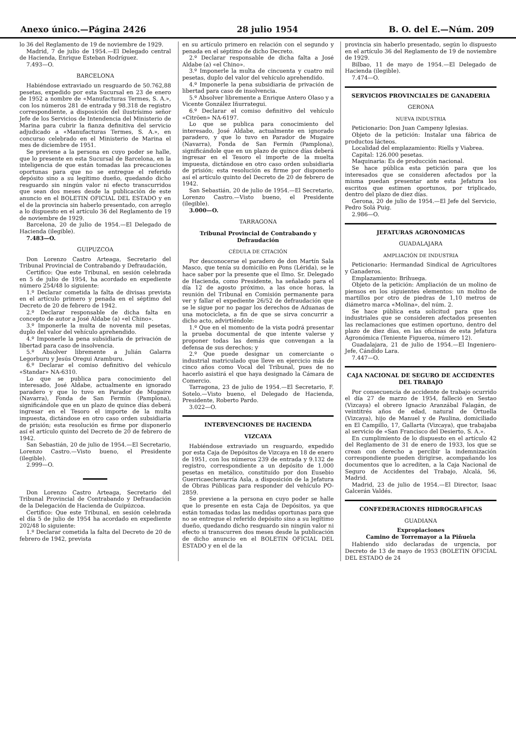Anexo único.—Página 2426 28 julio 1954 B. O. del E.—Núm. 209
lo 36 del Reglamento de 19 de noviembre de 1929.
Madrid, 7 de julio de 1954.—El Delegado central de Hacienda, Enrique Esteban Rodríguez.
7.493—O.
BARCELONA
Habiéndose extraviado un resguardo de 50.762,88 pesetas, expedido por esta Sucursal en 23 de enero de 1952 a nombre de «Manufacturas Termes, S. A.», con los números 281 de entrada y 98.318 de registro correspondiente, a disposición del ilustrísimo señor Jefe de los Servicios de Intendencia del Ministerio de Marina para cubrir la fianza definitiva del servicio adjudicado a «Manufacturas Termes, S. A.», en concurso celebrado en el Ministerio de Marina el mes de diciembre de 1951.
Se previene a la persona en cuyo poder se halle, que lo presente en esta Sucursal de Barcelona, en la inteligencia de que están tomadas las precauciones oportunas para que no se entregue el referido depósito sino a su legítimo dueño, quedando dicho resguardo sin ningún valor ni efecto transcurridos que sean dos meses desde la publicación de este anuncio en el BOLETIN OFICIAL DEL ESTADO y en el de la provincia sin haberlo presentado, con arreglo a lo dispuesto en el artículo 36 del Reglamento de 19 de noviembre de 1929.
Barcelona, 20 de julio de 1954.—El Delegado de Hacienda (ilegible).
7.483—O.
GUIPUZCOA
Don Lorenzo Castro Arteaga, Secretario del Tribunal Provincial de Contrabando y Defraudación,
Certifico: Que este Tribunal, en sesión celebrada en 5 de julio de 1954, ha acordado en expediente número 254/48 lo siguiente:
1.º Declarar cometida la falta de divisas prevista en el artículo primero y penada en el séptimo del Decreto de 20 de febrero de 1942.
2.º Declarar responsable de dicha falta en concepto de autor a José Aldabe (a) «el Chino».
3.º Imponerle la multa de noventa mil pesetas, duplo del valor del vehículo aprehendido.
4.º Imponerle la pena subsidiaria de privación de libertad para caso de insolvencia.
5.º Absolver libremente a Julián Galarra Legorburu y Jesús Oregui Aramburu.
6.º Declarar el comiso definitivo del vehículo «Standar» NA-6310.
Lo que se publica para conocimiento del interesado, José Aldabe, actualmente en ignorado paradero y que lo tuvo en Parador de Mugaire (Navarra), Fonda de San Fermín (Pamplona), significándole que en un plazo de quince días deberá ingresar en el Tesoro el importe de la multa impuesta, dictándose en otro caso orden subsidiaria de prisión; esta resolución es firme por disponerlo así el artículo quinto del Decreto de 20 de febrero de 1942.
San Sebastián, 20 de julio de 1954.—El Secretario, Lorenzo Castro.—Visto bueno, el Presidente (ilegible).
2.999—O.
Don Lorenzo Castro Arteaga, Secretario del Tribunal Provincial de Contrabando y Defraudación de la Delegación de Hacienda de Guipúzcoa.
Certifico: Que este Tribunal, en sesión celebrada el día 5 de julio de 1954 ha acordado en expediente 202/48 lo siguiente:
1.º Declarar cometida la falta del Decreto de 20 de febrero de 1942, prevista
en su artículo primero en relación con el segundo y penada en el séptimo de dicho Decreto.
2.º Declarar responsable de dicha falta a José Aldabe (a) «el Chino».
3.º Imponerle la multa de cincuenta y cuatro mil pesetas, duplo del valor del vehículo aprehendido.
4.º Imponerle la pena subsidiaria de privación de libertad para caso de insolvencia.
5.º Absolver libremente a Enrique Antero Olaso y a Vicente González Iñurrategui.
6.º Declarar el comiso definitivo del vehículo «Citröen» NA-6197.
Lo que se publica para conocimiento del interesado, José Aldabe, actualmente en ignorado paradero, y que lo tuvo en Parador de Mugaire (Navarra), Fonda de San Fermín (Pamplona), significándole que en un plazo de quince días deberá ingresar en el Tesoro el importe de la muelta impuesta, dictándose en otro caso orden subsidiaria de prisión; esta resolución es firme por disponerlo así el artículo quinto del Decreto de 20 de febrero de 1942.
San Sebastián, 20 de julio de 1954.—El Secretario, Lorenzo Castro.—Visto bueno, el Presidente (ilegible).
3.000—O.
TARRAGONA
Tribunal Provincial de Contrabando y Defraudación
CÉDULA DE CITACIÓN
Por desconocerse el paradero de don Martín Sala Masco, que tenía su domicilio en Pons (Lérida), se le hace saber por la presente que el Ilmo. Sr. Delegado de Hacienda, como Presidente, ha señalado para el día 12 de agosto próximo, a las once horas, la reunión del Tribunal en Comisión permanente para ver y fallar el expediente 26/52 de defraudación que se le sigue por no pagar los derechos de Aduanas de una motocicleta, a fin de que se sirva concurrir a dicho acto, advirtiéndole:
1.º Que en el momento de la vista podrá presentar la prueba documental de que intente valerse y proponer todas las demás que convengan a la defensa de sus derechos; y
2.º Que puede designar un comerciante o industrial matriculado que lleve en ejercicio más de cinco años como Vocal del Tribunal, pues de no hacerlo asistirá el que haya designado la Cámara de Comercio.
Tarragona, 23 de julio de 1954.—El Secretario, F. Sotelo.—Visto bueno, el Delegado de Hacienda, Presidente, Roberto Pardo.
3.022—O.
INTERVENCIONES DE HACIENDA
VIZCAYA
Habiéndose extraviado un resguardo, expedido por esta Caja de Depósitos de Vizcaya en 18 de enero de 1951, con los números 239 de entrada y 9.132 de registro, correspondiente a un depósito de 1.000 pesetas en metálico, constituído por don Eusebio Guerricaechevarría Asla, a disposición de la Jefatura de Obras Públicas para responder del vehículo PO-2859.
Se previene a la persona en cuyo poder se halle que lo presente en esta Caja de Depósitos, ya que están tomadas todas las medidas oportunas para que no se entregue el referido depósito sino a su legítimo dueño, quedando dicho resguardo sin ningún valor ni efecto si transcurren dos meses desde la publicación de dicho anuncio en el BOLETIN OFICIAL DEL ESTADO y en el de la
provincia sin haberlo presentado, según lo dispuesto en el artículo 36 del Reglamento de 19 de noviembre de 1929.
Bilbao, 11 de mayo de 1954.—El Delegado de Hacienda (ilegible).
7.474—O.
SERVICIOS PROVINCIALES DE GANADERIA
GERONA
NUEVA INDUSTRIA
Peticionario: Don Juan Campeny Iglesias.
Objeto de la petición: Instalar una fábrica de productos lácteos.
Localidad del emplazamiento: Riells y Viabrea.
Capital: 126.000 pesetas.
Maquinaria: Es de producción nacional.
Se hace pública esta petición para que los interesados que se consideren afectados por la misma puedan presentar ante esta Jefatura los escritos que estimen oportunos, por triplicado, dentro del plazo de diez días.
Gerona, 20 de julio de 1954.—El Jefe del Servicio, Pedro Solá Puig.
2.986—O.
JEFATURAS AGRONOMICAS
GUADALAJARA
AMPLIACIÓN DE INDUSTRIA
Peticionario: Hermandad Sindical de Agricultores y Ganaderos.
Emplazamiento: Brihuega.
Objeto de la petición: Ampliación de un molino de piensos en los siguientes elementos: un molino de martillos por otro de piedras de 1,10 metros de diámetro marca «Molina», del núm. 2.
Se hace pública esta solicitud para que los industriales que se consideren afectados presenten las reclamaciones que estimen oportuno, dentro del plazo de diez días, en las oficinas de esta Jefatura Agronómica (Teniente Figueroa, número 12).
Guadalajara, 21 de julio de 1954.—El Ingeniero-Jefe, Cándido Lara.
7.447—O.
CAJA NACIONAL DE SEGURO DE ACCIDENTES DEL TRABAJO
Por consecuencia de accidente de trabajo ocurrido el día 27 de marzo de 1954, falleció en Sestao (Vizcaya) el obrero Ignacio Aranzábal Falagán, de veintitrés años de edad, natural de Ortuella (Vizcaya), hijo de Manuel y de Paulina, domiciliado en El Campillo, 17, Gallarta (Vizcaya), que trabajaba al servicio de «San Francisco del Desierto, S. A.».
En cumplimiento de lo dispuesto en el artículo 42 del Reglamento de 31 de enero de 1933, los que se crean con derecho a percibir la indemnización correspondiente pueden dirigirse, acompañando los documentos que lo acrediten, a la Caja Nacional de Seguro de Accidentes del Trabajo, Alcalá, 56, Madrid.
Madrid, 23 de julio de 1954.—El Director, Isaac Galcerán Valdés.
CONFEDERACIONES HIDROGRAFICAS
GUADIANA
Expropiaciones
Camino de Torremayor a la Piñuela
Habiendo sido declaradas de urgencia, por Decreto de 13 de mayo de 1953 (BOLETIN OFICIAL DEL ESTADO de 24